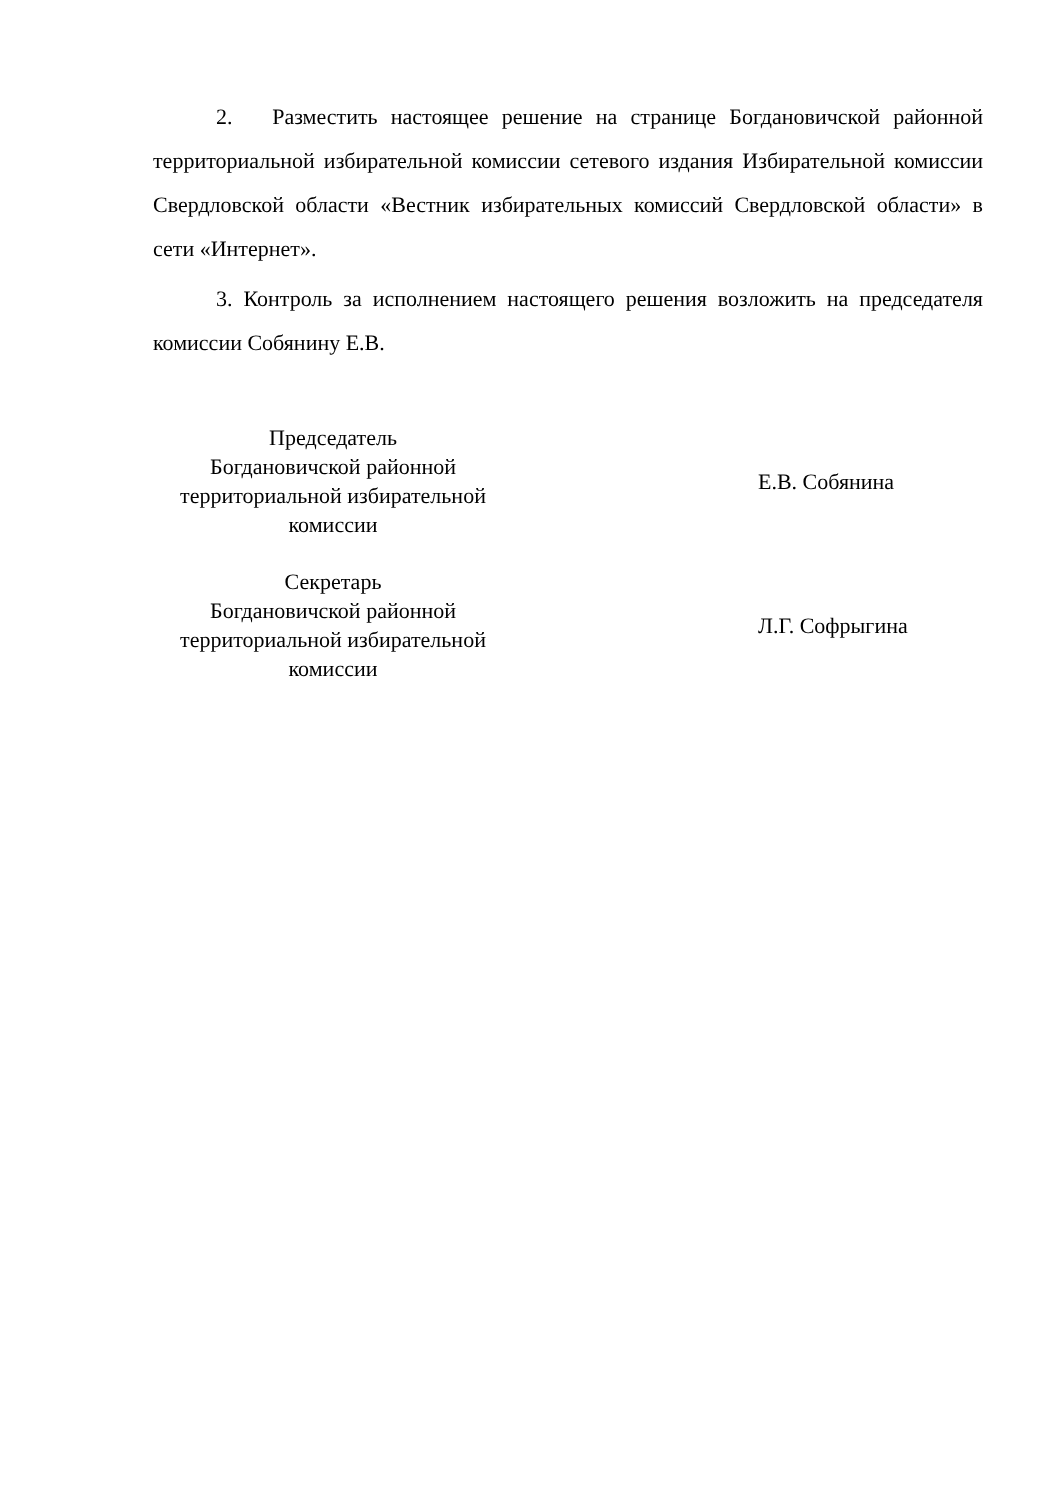2. Разместить настоящее решение на странице Богдановичской районной территориальной избирательной комиссии сетевого издания Избирательной комиссии Свердловской области «Вестник избирательных комиссий Свердловской области» в сети «Интернет».
3. Контроль за исполнением настоящего решения возложить на председателя комиссии Собянину Е.В.
Председатель
Богдановичской районной
территориальной избирательной
комиссии
Е.В. Собянина
Секретарь
Богдановичской районной
территориальной избирательной
комиссии
Л.Г. Софрыгина